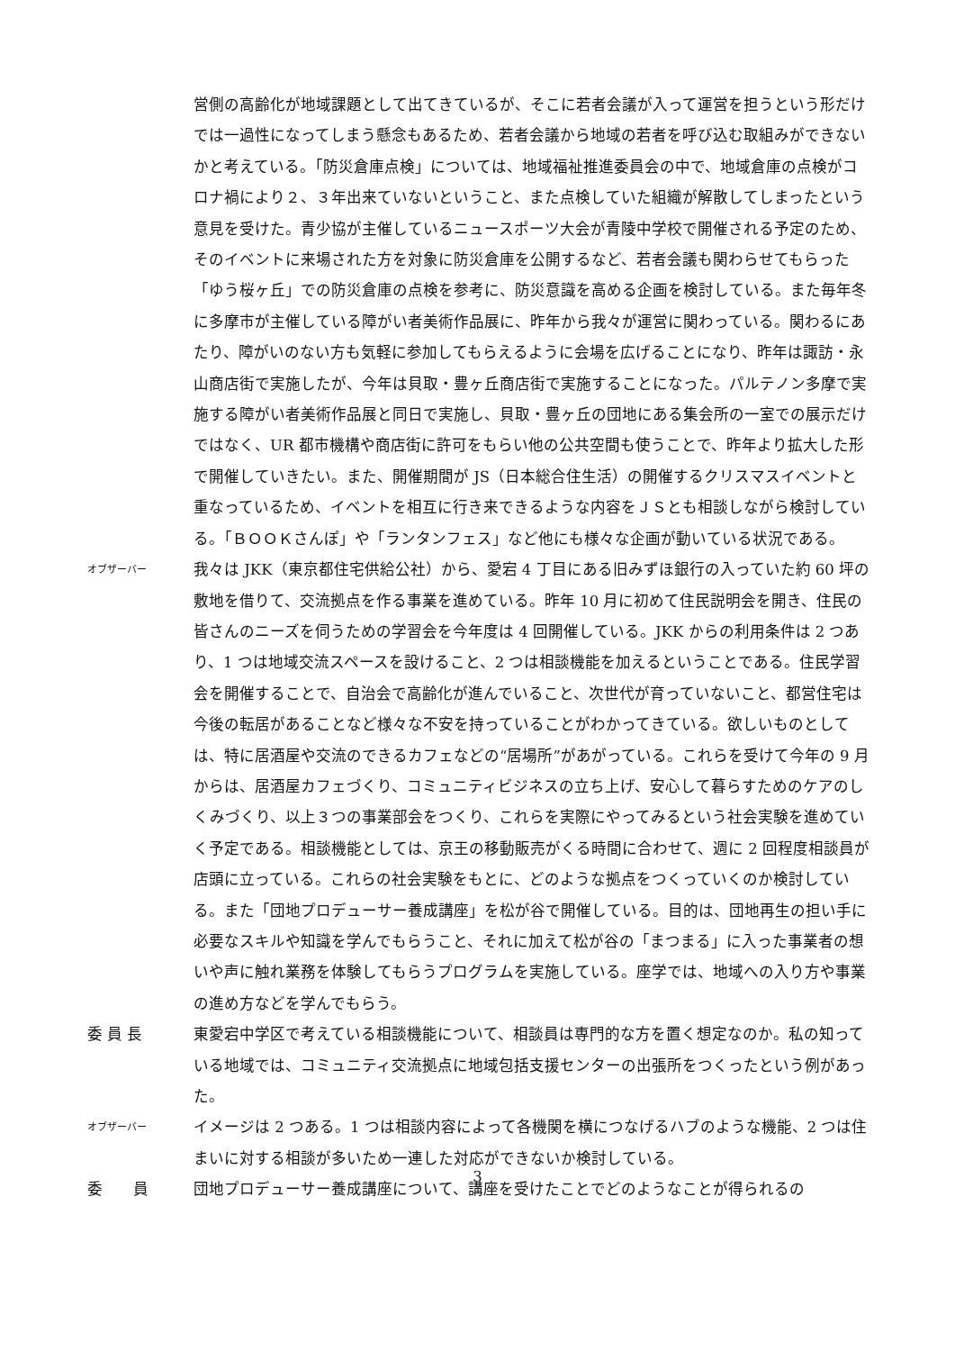営側の高齢化が地域課題として出てきているが、そこに若者会議が入って運営を担うという形だけでは一過性になってしまう懸念もあるため、若者会議から地域の若者を呼び込む取組みができないかと考えている。「防災倉庫点検」については、地域福祉推進委員会の中で、地域倉庫の点検がコロナ禍により２、３年出来ていないということ、また点検していた組織が解散してしまったという意見を受けた。青少協が主催しているニュースポーツ大会が青陵中学校で開催される予定のため、そのイベントに来場された方を対象に防災倉庫を公開するなど、若者会議も関わらせてもらった「ゆう桜ヶ丘」での防災倉庫の点検を参考に、防災意識を高める企画を検討している。また毎年冬に多摩市が主催している障がい者美術作品展に、昨年から我々が運営に関わっている。関わるにあたり、障がいのない方も気軽に参加してもらえるように会場を広げることになり、昨年は諏訪・永山商店街で実施したが、今年は貝取・豊ヶ丘商店街で実施することになった。パルテノン多摩で実施する障がい者美術作品展と同日で実施し、貝取・豊ヶ丘の団地にある集会所の一室での展示だけではなく、UR 都市機構や商店街に許可をもらい他の公共空間も使うことで、昨年より拡大した形で開催していきたい。また、開催期間が JS（日本総合住生活）の開催するクリスマスイベントと重なっているため、イベントを相互に行き来できるような内容をＪＳとも相談しながら検討している。「ＢＯＯＫさんぽ」や「ランタンフェス」など他にも様々な企画が動いている状況である。
オブザーバー
我々は JKK（東京都住宅供給公社）から、愛宕 4 丁目にある旧みずほ銀行の入っていた約 60 坪の敷地を借りて、交流拠点を作る事業を進めている。昨年 10 月に初めて住民説明会を開き、住民の皆さんのニーズを伺うための学習会を今年度は 4 回開催している。JKK からの利用条件は 2 つあり、1 つは地域交流スペースを設けること、2 つは相談機能を加えるということである。住民学習会を開催することで、自治会で高齢化が進んでいること、次世代が育っていないこと、都営住宅は今後の転居があることなど様々な不安を持っていることがわかってきている。欲しいものとしては、特に居酒屋や交流のできるカフェなどの“居場所”があがっている。これらを受けて今年の 9 月からは、居酒屋カフェづくり、コミュニティビジネスの立ち上げ、安心して暮らすためのケアのしくみづくり、以上３つの事業部会をつくり、これらを実際にやってみるという社会実験を進めていく予定である。相談機能としては、京王の移動販売がくる時間に合わせて、週に 2 回程度相談員が店頭に立っている。これらの社会実験をもとに、どのような拠点をつくっていくのか検討している。また「団地プロデューサー養成講座」を松が谷で開催している。目的は、団地再生の担い手に必要なスキルや知識を学んでもらうこと、それに加えて松が谷の「まつまる」に入った事業者の想いや声に触れ業務を体験してもらうプログラムを実施している。座学では、地域への入り方や事業の進め方などを学んでもらう。
委 員 長 東愛宕中学区で考えている相談機能について、相談員は専門的な方を置く想定なのか。私の知っている地域では、コミュニティ交流拠点に地域包括支援センターの出張所をつくったという例があった。
オブザーバー
イメージは 2 つある。1 つは相談内容によって各機関を横につなげるハブのような機能、2 つは住まいに対する相談が多いため一連した対応ができないか検討している。
委　　員 団地プロデューサー養成講座について、講座を受けたことでどのようなことが得られるの
3